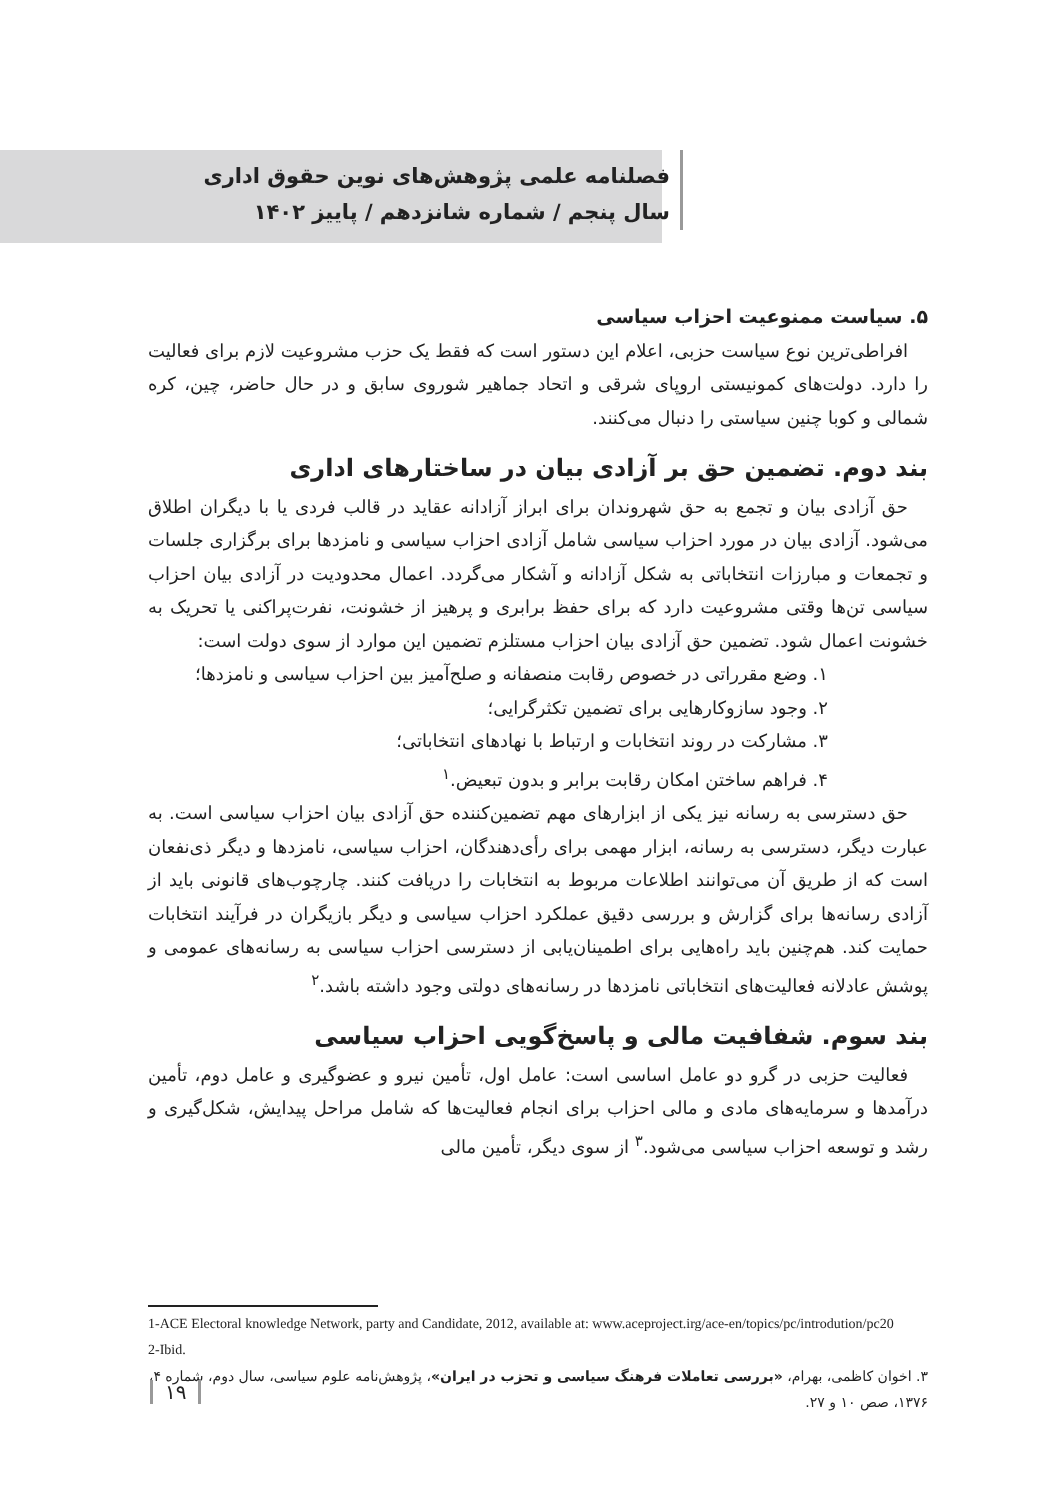فصلنامه علمی پژوهش‌های نوین حقوق اداری
سال پنجم / شماره شانزدهم / پاییز ۱۴۰۲
۵. سیاست ممنوعیت احزاب سیاسی
افراطی‌ترین نوع سیاست حزبی، اعلام این دستور است که فقط یک حزب مشروعیت لازم برای فعالیت را دارد. دولت‌های کمونیستی اروپای شرقی و اتحاد جماهیر شوروی سابق و در حال حاضر، چین، کره شمالی و کوبا چنین سیاستی را دنبال می‌کنند.
بند دوم. تضمین حق بر آزادی بیان در ساختارهای اداری
حق آزادی بیان و تجمع به حق شهروندان برای ابراز آزادانه عقاید در قالب فردی یا با دیگران اطلاق می‌شود. آزادی بیان در مورد احزاب سیاسی شامل آزادی احزاب سیاسی و نامزدها برای برگزاری جلسات و تجمعات و مبارزات انتخاباتی به شکل آزادانه و آشکار می‌گردد. اعمال محدودیت در آزادی بیان احزاب سیاسی تن‌ها وقتی مشروعیت دارد که برای حفظ برابری و پرهیز از خشونت، نفرت‌پراکنی یا تحریک به خشونت اعمال شود. تضمین حق آزادی بیان احزاب مستلزم تضمین این موارد از سوی دولت است:
۱. وضع مقرراتی در خصوص رقابت منصفانه و صلح‌آمیز بین احزاب سیاسی و نامزدها؛
۲. وجود سازوکارهایی برای تضمین تکثرگرایی؛
۳. مشارکت در روند انتخابات و ارتباط با نهادهای انتخاباتی؛
۴. فراهم ساختن امکان رقابت برابر و بدون تبعیض.<sup>۱</sup>
حق دسترسی به رسانه نیز یکی از ابزارهای مهم تضمین‌کننده حق آزادی بیان احزاب سیاسی است. به عبارت دیگر، دسترسی به رسانه، ابزار مهمی برای رأی‌دهندگان، احزاب سیاسی، نامزدها و دیگر ذی‌نفعان است که از طریق آن می‌توانند اطلاعات مربوط به انتخابات را دریافت کنند. چارچوب‌های قانونی باید از آزادی رسانه‌ها برای گزارش و بررسی دقیق عملکرد احزاب سیاسی و دیگر بازیگران در فرآیند انتخابات حمایت کند. هم‌چنین باید راه‌هایی برای اطمینان‌یابی از دسترسی احزاب سیاسی به رسانه‌های عمومی و پوشش عادلانه فعالیت‌های انتخاباتی نامزدها در رسانه‌های دولتی وجود داشته باشد.<sup>۲</sup>
بند سوم. شفافیت مالی و پاسخ‌گویی احزاب سیاسی
فعالیت حزبی در گرو دو عامل اساسی است: عامل اول، تأمین نیرو و عضوگیری و عامل دوم، تأمین درآمدها و سرمایه‌های مادی و مالی احزاب برای انجام فعالیت‌ها که شامل مراحل پیدایش، شکل‌گیری و رشد و توسعه احزاب سیاسی می‌شود.<sup>۳</sup> از سوی دیگر، تأمین مالی
1-ACE Electoral knowledge Network, party and Candidate, 2012, available at: www.aceproject.irg/ace-en/topics/pc/introdution/pc20
2-Ibid.
۳. اخوان کاظمی، بهرام، «بررسی تعاملات فرهنگ سیاسی و تحزب در ایران»، پژوهش‌نامه علوم سیاسی، سال دوم، شماره ۴، ۱۳۷۶، صص ۱۰ و ۲۷.
۱۹